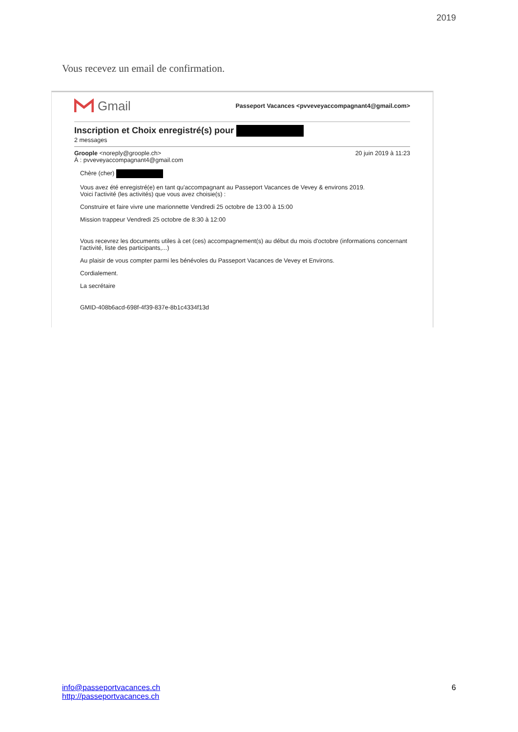2019
Vous recevez un email de confirmation.
Gmail
Passeport Vacances <pvveveyaccompagnant4@gmail.com>
Inscription et Choix enregistré(s) pour
2 messages
Groople <noreply@groople.ch> 20 juin 2019 à 11:23
À : pvveveyaccompagnant4@gmail.com
Chère (cher)
Vous avez été enregistré(e) en tant qu'accompagnant au Passeport Vacances de Vevey & environs 2019.
Voici l'activité (les activités) que vous avez choisie(s) :
Construire et faire vivre une marionnette Vendredi 25 octobre de 13:00 à 15:00
Mission trappeur Vendredi 25 octobre de 8:30 à 12:00
Vous recevrez les documents utiles à cet (ces) accompagnement(s) au début du mois d'octobre (informations concernant l'activité, liste des participants,...)
Au plaisir de vous compter parmi les bénévoles du Passeport Vacances de Vevey et Environs.
Cordialement.
La secrétaire
GMID-408b6acd-698f-4f39-837e-8b1c4334f13d
info@passeportvacances.ch
http://passeportvacances.ch
6